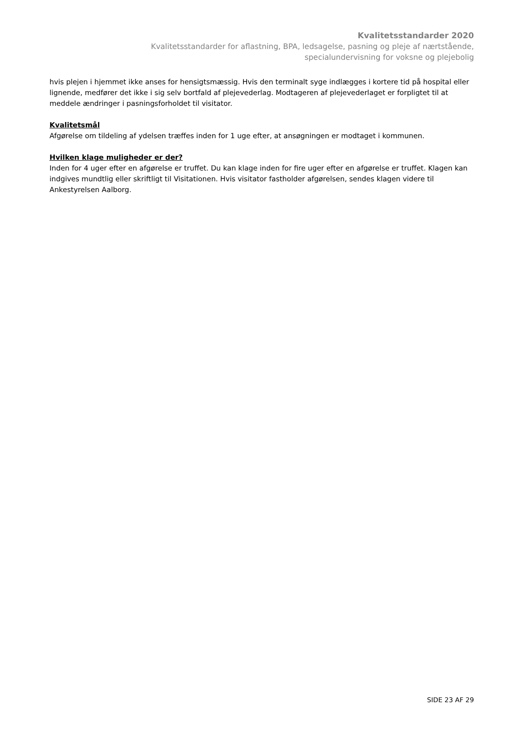Kvalitetsstandarder 2020
Kvalitetsstandarder for aflastning, BPA, ledsagelse, pasning og pleje af nærtstående,
specialundervisning for voksne og plejebolig
hvis plejen i hjemmet ikke anses for hensigtsmæssig. Hvis den terminalt syge indlægges i kortere tid på hospital eller lignende, medfører det ikke i sig selv bortfald af plejevederlag. Modtageren af plejevederlaget er forpligtet til at meddele ændringer i pasningsforholdet til visitator.
Kvalitetsmål
Afgørelse om tildeling af ydelsen træffes inden for 1 uge efter, at ansøgningen er modtaget i kommunen.
Hvilken klage muligheder er der?
Inden for 4 uger efter en afgørelse er truffet. Du kan klage inden for fire uger efter en afgørelse er truffet. Klagen kan indgives mundtlig eller skriftligt til Visitationen. Hvis visitator fastholder afgørelsen, sendes klagen videre til Ankestyrelsen Aalborg.
SIDE 23 AF 29